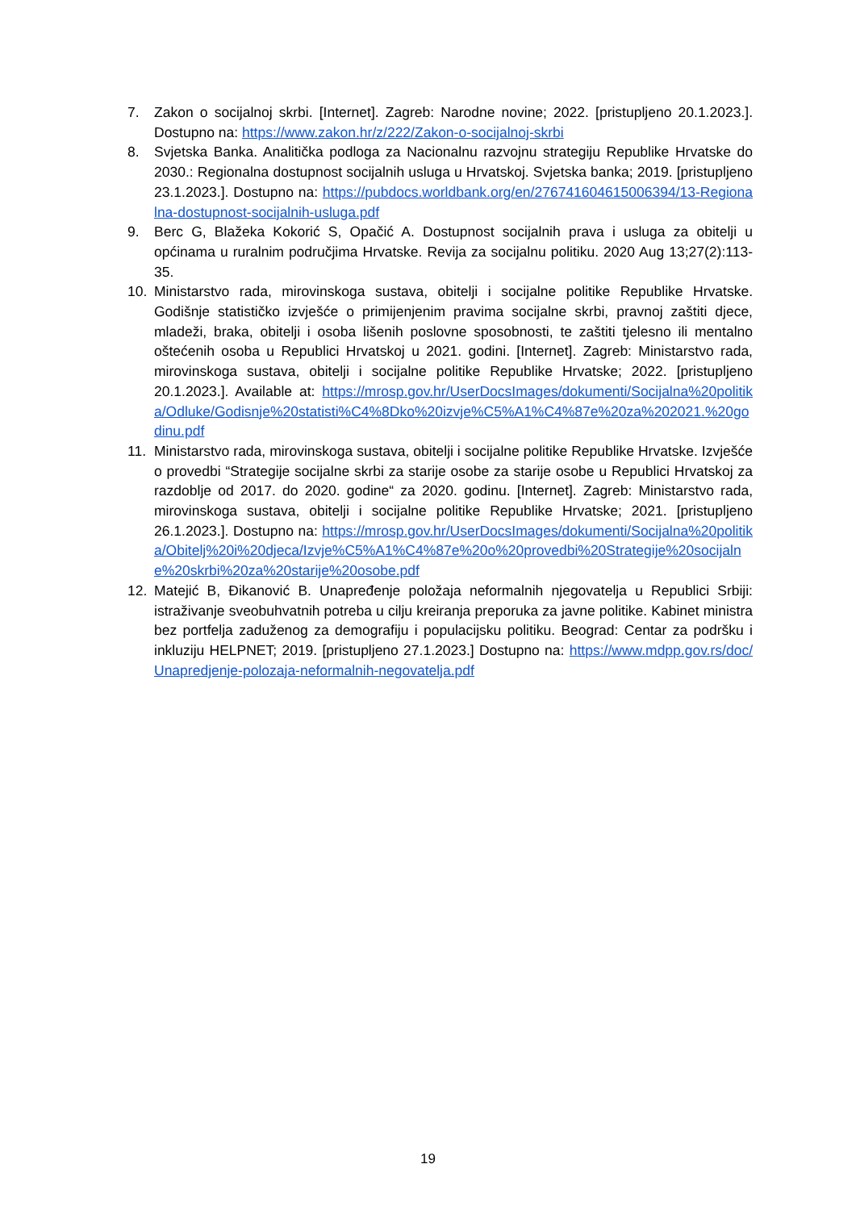7. Zakon o socijalnoj skrbi. [Internet]. Zagreb: Narodne novine; 2022. [pristupljeno 20.1.2023.]. Dostupno na: https://www.zakon.hr/z/222/Zakon-o-socijalnoj-skrbi
8. Svjetska Banka. Analitička podloga za Nacionalnu razvojnu strategiju Republike Hrvatske do 2030.: Regionalna dostupnost socijalnih usluga u Hrvatskoj. Svjetska banka; 2019. [pristupljeno 23.1.2023.]. Dostupno na: https://pubdocs.worldbank.org/en/276741604615006394/13-Regionalna-dostupnost-socijalnih-usluga.pdf
9. Berc G, Blažeka Kokorić S, Opačić A. Dostupnost socijalnih prava i usluga za obitelji u općinama u ruralnim područjima Hrvatske. Revija za socijalnu politiku. 2020 Aug 13;27(2):113-35.
10. Ministarstvo rada, mirovinskoga sustava, obitelji i socijalne politike Republike Hrvatske. Godišnje statističko izvješće o primijenjenim pravima socijalne skrbi, pravnoj zaštiti djece, mladeži, braka, obitelji i osoba lišenih poslovne sposobnosti, te zaštiti tjelesno ili mentalno oštećenih osoba u Republici Hrvatskoj u 2021. godini. [Internet]. Zagreb: Ministarstvo rada, mirovinskoga sustava, obitelji i socijalne politike Republike Hrvatske; 2022. [pristupljeno 20.1.2023.]. Available at: https://mrosp.gov.hr/UserDocsImages/dokumenti/Socijalna%20politika/Odluke/Godisnje%20statisti%C4%8Dko%20izvje%C5%A1%C4%87e%20za%202021.%20godinu.pdf
11. Ministarstvo rada, mirovinskoga sustava, obitelji i socijalne politike Republike Hrvatske. Izvješće o provedbi “Strategije socijalne skrbi za starije osobe za starije osobe u Republici Hrvatskoj za razdoblje od 2017. do 2020. godine“ za 2020. godinu. [Internet]. Zagreb: Ministarstvo rada, mirovinskoga sustava, obitelji i socijalne politike Republike Hrvatske; 2021. [pristupljeno 26.1.2023.]. Dostupno na: https://mrosp.gov.hr/UserDocsImages/dokumenti/Socijalna%20politika/Obitelj%20i%20djeca/Izvje%C5%A1%C4%87e%20o%20provedbi%20Strategije%20socijalne%20skrbi%20za%20starije%20osobe.pdf
12. Matejić B, Đikanović B. Unapređenje položaja neformalnih njegovatelja u Republici Srbiji: istraživanje sveobuhvatnih potreba u cilju kreiranja preporuka za javne politike. Kabinet ministra bez portfelja zaduženog za demografiju i populacijsku politiku. Beograd: Centar za podršku i inkluziju HELPNET; 2019. [pristupljeno 27.1.2023.] Dostupno na: https://www.mdpp.gov.rs/doc/Unapredjenje-polozaja-neformalnih-negovatelja.pdf
19